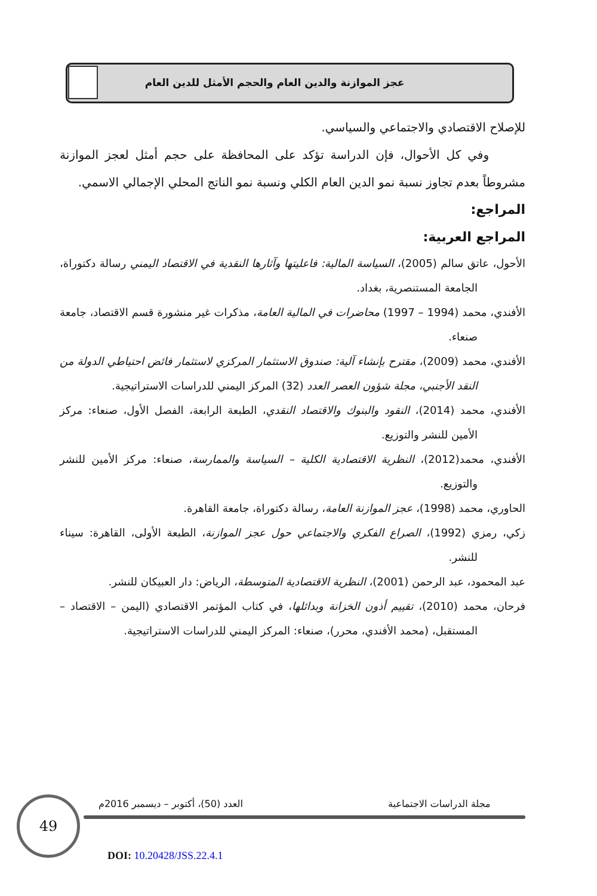عجز الموازنة والدين العام والحجم الأمثل للدين العام
للإصلاح الاقتصادي والاجتماعي والسياسي.
وفي كل الأحوال، فإن الدراسة تؤكد على المحافظة على حجم أمثل لعجز الموازنة مشروطاً بعدم تجاوز نسبة نمو الدين العام الكلي ونسبة نمو الناتج المحلي الإجمالي الاسمي.
المراجع:
المراجع العربية:
الأحول، عاتق سالم (2005)، السياسة المالية: فاعليتها وآثارها النقدية في الاقتصاد اليمني رسالة دكتوراة، الجامعة المستنصرية، بغداد.
الأفندي، محمد (1994 – 1997) محاضرات في المالية العامة، مذكرات غير منشورة قسم الاقتصاد، جامعة صنعاء.
الأفندي، محمد (2009)، مقترح بإنشاء آلية: صندوق الاستثمار المركزي لاستثمار فائض احتياطي الدولة من النقد الأجنبي، مجلة شؤون العصر العدد (32) المركز اليمني للدراسات الاستراتيجية.
الأفندي، محمد (2014)، النقود والبنوك والاقتصاد النقدي، الطبعة الرابعة، الفصل الأول، صنعاء: مركز الأمين للنشر والتوزيع.
الأفندي، محمد(2012)، النظرية الاقتصادية الكلية – السياسة والممارسة، صنعاء: مركز الأمين للنشر والتوزيع.
الحاوري، محمد (1998)، عجز الموازنة العامة، رسالة دكتوراة، جامعة القاهرة.
زكي، رمزي (1992)، الصراع الفكري والاجتماعي حول عجز الموازنة، الطبعة الأولى، القاهرة: سيناء للنشر.
عبد المحمود، عبد الرحمن (2001)، النظرية الاقتصادية المتوسطة، الرياض: دار العبيكان للنشر.
فرحان، محمد (2010)، تقييم أذون الخزانة وبدائلها، في كتاب المؤتمر الاقتصادي (اليمن – الاقتصاد – المستقبل، (محمد الأفندي، محرر)، صنعاء: المركز اليمني للدراسات الاستراتيجية.
49
العدد (50)، أكتوبر – ديسمبر 2016م
مجلة الدراسات الاجتماعية
DOI: 10.20428/JSS.22.4.1